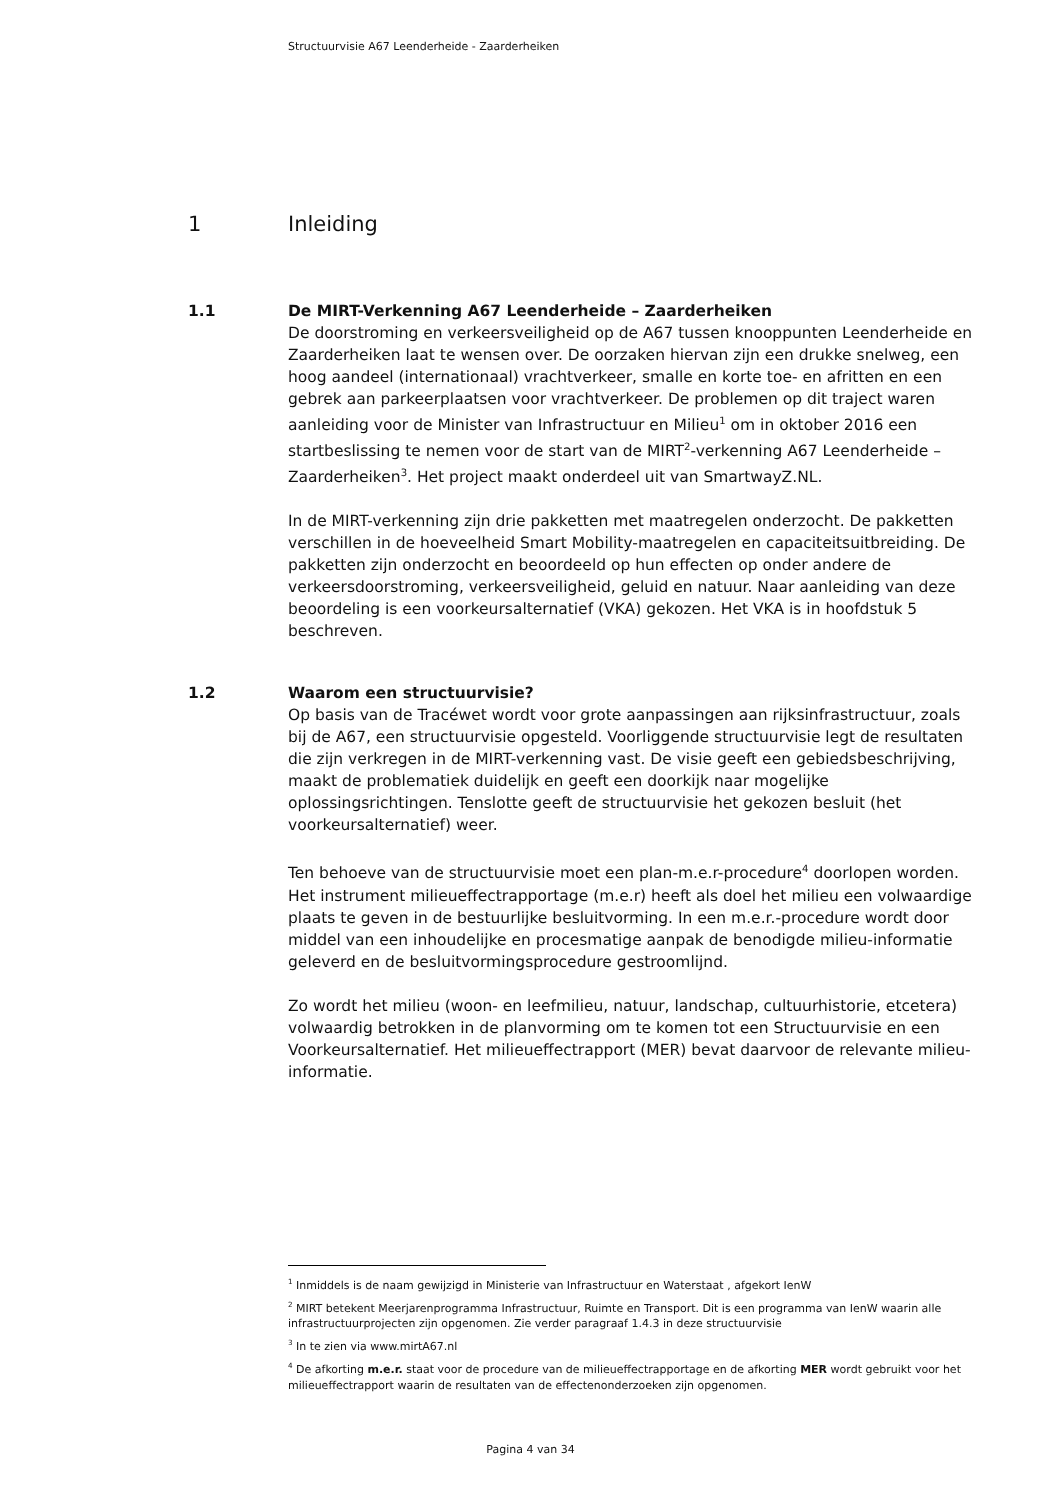Structuurvisie A67 Leenderheide - Zaarderheiken
1 Inleiding
1.1 De MIRT-Verkenning A67 Leenderheide – Zaarderheiken
De doorstroming en verkeersveiligheid op de A67 tussen knooppunten Leenderheide en Zaarderheiken laat te wensen over. De oorzaken hiervan zijn een drukke snelweg, een hoog aandeel (internationaal) vrachtverkeer, smalle en korte toe- en afritten en een gebrek aan parkeerplaatsen voor vrachtverkeer. De problemen op dit traject waren aanleiding voor de Minister van Infrastructuur en Milieu<sup>1</sup> om in oktober 2016 een startbeslissing te nemen voor de start van de MIRT<sup>2</sup>-verkenning A67 Leenderheide – Zaarderheiken<sup>3</sup>. Het project maakt onderdeel uit van SmartwayZ.NL.
In de MIRT-verkenning zijn drie pakketten met maatregelen onderzocht. De pakketten verschillen in de hoeveelheid Smart Mobility-maatregelen en capaciteitsuitbreiding. De pakketten zijn onderzocht en beoordeeld op hun effecten op onder andere de verkeersdoorstroming, verkeersveiligheid, geluid en natuur. Naar aanleiding van deze beoordeling is een voorkeursalternatief (VKA) gekozen. Het VKA is in hoofdstuk 5 beschreven.
1.2 Waarom een structuurvisie?
Op basis van de Tracéwet wordt voor grote aanpassingen aan rijksinfrastructuur, zoals bij de A67, een structuurvisie opgesteld. Voorliggende structuurvisie legt de resultaten die zijn verkregen in de MIRT-verkenning vast. De visie geeft een gebiedsbeschrijving, maakt de problematiek duidelijk en geeft een doorkijk naar mogelijke oplossingsrichtingen. Tenslotte geeft de structuurvisie het gekozen besluit (het voorkeursalternatief) weer.
Ten behoeve van de structuurvisie moet een plan-m.e.r-procedure<sup>4</sup> doorlopen worden. Het instrument milieueffectrapportage (m.e.r) heeft als doel het milieu een volwaardige plaats te geven in de bestuurlijke besluitvorming. In een m.e.r.-procedure wordt door middel van een inhoudelijke en procesmatige aanpak de benodigde milieu-informatie geleverd en de besluitvormingsprocedure gestroomlijnd.
Zo wordt het milieu (woon- en leefmilieu, natuur, landschap, cultuurhistorie, etcetera) volwaardig betrokken in de planvorming om te komen tot een Structuurvisie en een Voorkeursalternatief. Het milieueffectrapport (MER) bevat daarvoor de relevante milieu-informatie.
<sup>1</sup> Inmiddels is de naam gewijzigd in Ministerie van Infrastructuur en Waterstaat , afgekort IenW
<sup>2</sup> MIRT betekent Meerjarenprogramma Infrastructuur, Ruimte en Transport. Dit is een programma van IenW waarin alle infrastructuurprojecten zijn opgenomen. Zie verder paragraaf 1.4.3 in deze structuurvisie
<sup>3</sup> In te zien via www.mirtA67.nl
<sup>4</sup> De afkorting m.e.r. staat voor de procedure van de milieueffectrapportage en de afkorting MER wordt gebruikt voor het milieueffectrapport waarin de resultaten van de effectenonderzoeken zijn opgenomen.
Pagina 4 van 34